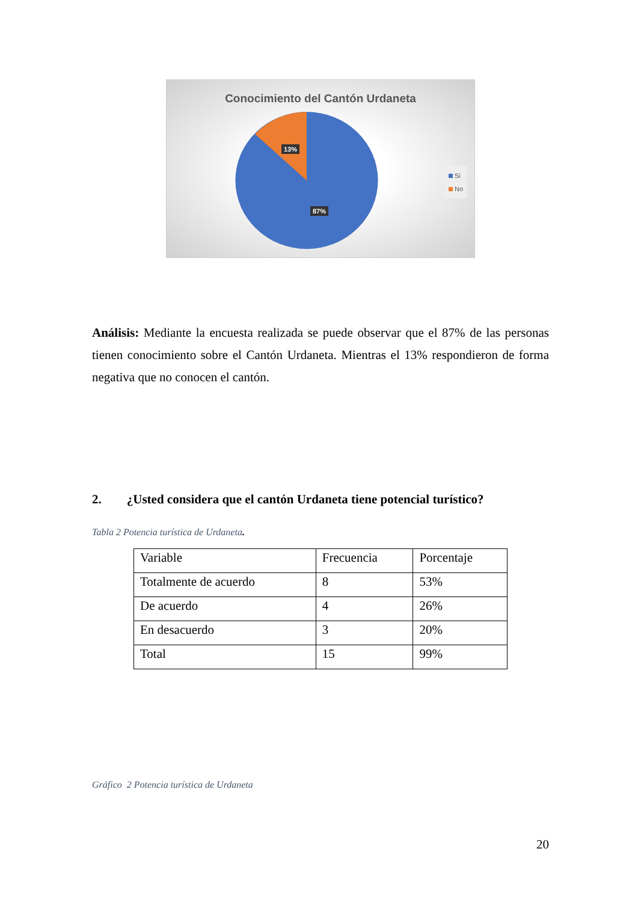Conocimiento del Cantón Urdaneta
13%
87%
Si
No
Análisis: Mediante la encuesta realizada se puede observar que el 87% de las personas tienen conocimiento sobre el Cantón Urdaneta. Mientras el 13% respondieron de forma negativa que no conocen el cantón.
2. ¿Usted considera que el cantón Urdaneta tiene potencial turístico?
Tabla 2 Potencia turística de Urdaneta.
| Variable | Frecuencia | Porcentaje |
| Totalmente de acuerdo | 8 | 53% |
| De acuerdo | 4 | 26% |
| En desacuerdo | 3 | 20% |
| Total | 15 | 99% |
Gráfico 2 Potencia turística de Urdaneta
20